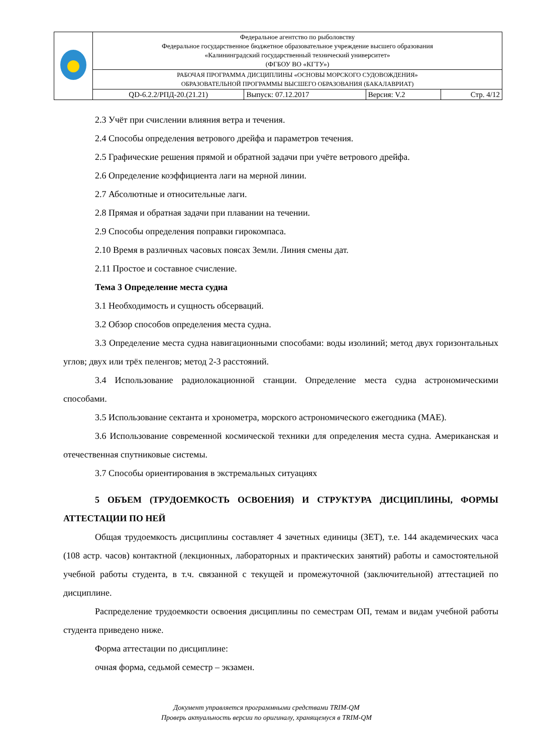| | Федеральное агентство по рыболовству Федеральное государственное бюджетное образовательное учреждение высшего образования «Калининградский государственный технический университет» (ФГБОУ ВО «КГТУ») | | | |
| | РАБОЧАЯ ПРОГРАММА ДИСЦИПЛИНЫ «ОСНОВЫ МОРСКОГО СУДОВОЖДЕНИЯ» ОБРАЗОВАТЕЛЬНОЙ ПРОГРАММЫ ВЫСШЕГО ОБРАЗОВАНИЯ (БАКАЛАВРИАТ) | | | |
| | QD-6.2.2/РПД-20.(21.21) | Выпуск: 07.12.2017 | Версия: V.2 | Стр. 4/12 |
2.3 Учёт при счислении влияния ветра и течения.
2.4 Способы определения ветрового дрейфа и параметров течения.
2.5 Графические решения прямой и обратной задачи при учёте ветрового дрейфа.
2.6 Определение коэффициента лаги на мерной линии.
2.7 Абсолютные и относительные лаги.
2.8 Прямая и обратная задачи при плавании на течении.
2.9 Способы определения поправки гирокомпаса.
2.10 Время в различных часовых поясах Земли. Линия смены дат.
2.11 Простое и составное счисление.
Тема 3 Определение места судна
3.1 Необходимость и сущность обсерваций.
3.2 Обзор способов определения места судна.
3.3 Определение места судна навигационными способами: воды изолиний; метод двух горизонтальных углов; двух или трёх пеленгов; метод 2-3 расстояний.
3.4 Использование радиолокационной станции. Определение места судна астрономическими способами.
3.5 Использование сектанта и хронометра, морского астрономического ежегодника (МАЕ).
3.6 Использование современной космической техники для определения места судна. Американская и отечественная спутниковые системы.
3.7 Способы ориентирования в экстремальных ситуациях
5 ОБЪЕМ (ТРУДОЕМКОСТЬ ОСВОЕНИЯ) И СТРУКТУРА ДИСЦИПЛИНЫ, ФОРМЫ АТТЕСТАЦИИ ПО НЕЙ
Общая трудоемкость дисциплины составляет 4 зачетных единицы (ЗЕТ), т.е. 144 академических часа (108 астр. часов) контактной (лекционных, лабораторных и практических занятий) работы и самостоятельной учебной работы студента, в т.ч. связанной с текущей и промежуточной (заключительной) аттестацией по дисциплине.
Распределение трудоемкости освоения дисциплины по семестрам ОП, темам и видам учебной работы студента приведено ниже.
Форма аттестации по дисциплине:
очная форма, седьмой семестр – экзамен.
Документ управляется программными средствами TRIM-QM
Проверь актуальность версии по оригиналу, хранящемуся в TRIM-QM